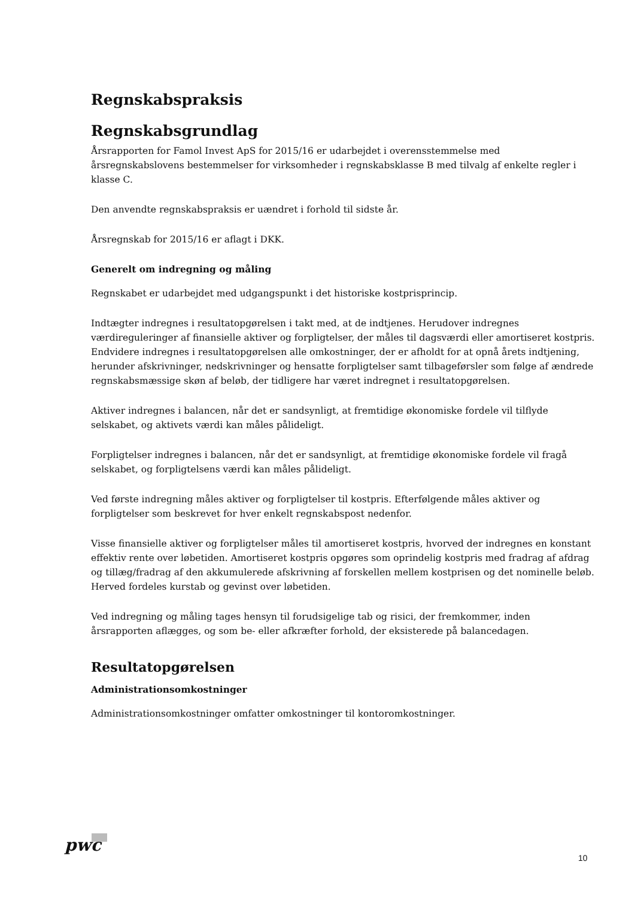Regnskabspraksis
Regnskabsgrundlag
Årsrapporten for Famol Invest ApS for 2015/16 er udarbejdet i overensstemmelse med årsregnskabslovens bestemmelser for virksomheder i regnskabsklasse B med tilvalg af enkelte regler i klasse C.
Den anvendte regnskabspraksis er uændret i forhold til sidste år.
Årsregnskab for 2015/16 er aflagt i DKK.
Generelt om indregning og måling
Regnskabet er udarbejdet med udgangspunkt i det historiske kostprisprincip.
Indtægter indregnes i resultatopgørelsen i takt med, at de indtjenes. Herudover indregnes værdireguleringer af finansielle aktiver og forpligtelser, der måles til dagsværdi eller amortiseret kostpris. Endvidere indregnes i resultatopgørelsen alle omkostninger, der er afholdt for at opnå årets indtjening, herunder afskrivninger, nedskrivninger og hensatte forpligtelser samt tilbageførsler som følge af ændrede regnskabsmæssige skøn af beløb, der tidligere har været indregnet i resultatopgørelsen.
Aktiver indregnes i balancen, når det er sandsynligt, at fremtidige økonomiske fordele vil tilflyde selskabet, og aktivets værdi kan måles pålideligt.
Forpligtelser indregnes i balancen, når det er sandsynligt, at fremtidige økonomiske fordele vil fragå selskabet, og forpligtelsens værdi kan måles pålideligt.
Ved første indregning måles aktiver og forpligtelser til kostpris. Efterfølgende måles aktiver og forpligtelser som beskrevet for hver enkelt regnskabspost nedenfor.
Visse finansielle aktiver og forpligtelser måles til amortiseret kostpris, hvorved der indregnes en konstant effektiv rente over løbetiden. Amortiseret kostpris opgøres som oprindelig kostpris med fradrag af afdrag og tillæg/fradrag af den akkumulerede afskrivning af forskellen mellem kostprisen og det nominelle beløb. Herved fordeles kurstab og gevinst over løbetiden.
Ved indregning og måling tages hensyn til forudsigelige tab og risici, der fremkommer, inden årsrapporten aflægges, og som be- eller afkræfter forhold, der eksisterede på balancedagen.
Resultatopgørelsen
Administrationsomkostninger
Administrationsomkostninger omfatter omkostninger til kontoromkostninger.
pwc
10